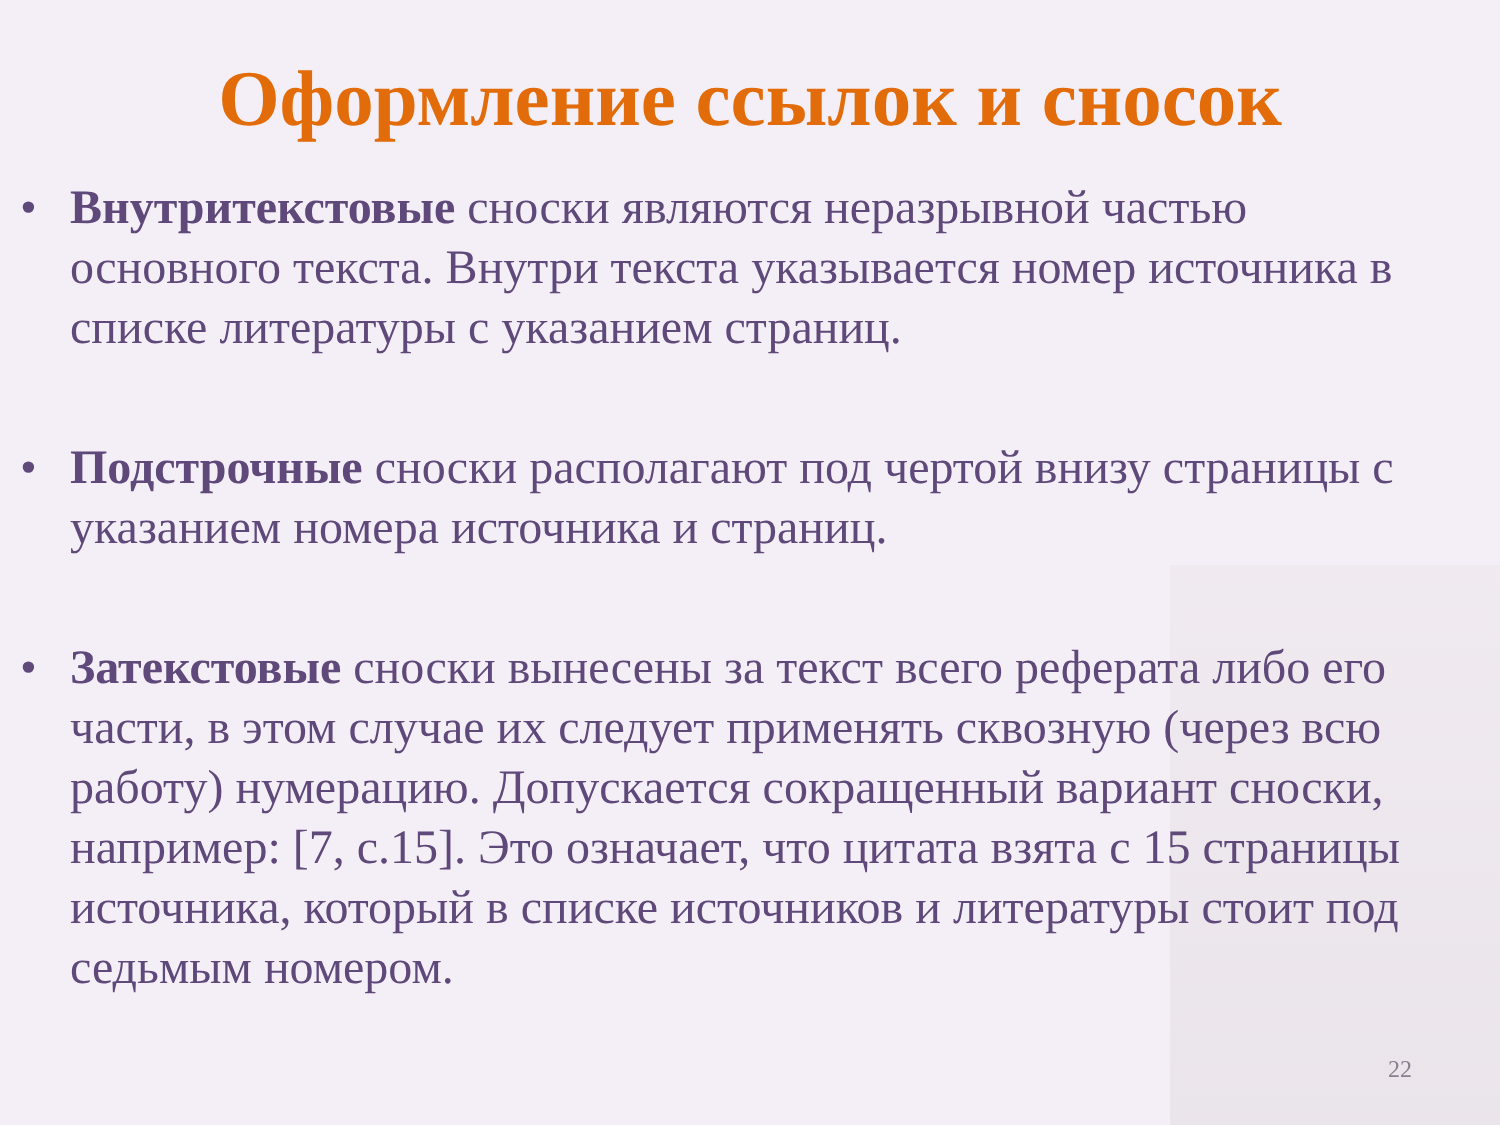Оформление ссылок и сносок
• Внутритекстовые сноски являются неразрывной частью основного текста. Внутри текста указывается номер источника в списке литературы с указанием страниц.
• Подстрочные сноски располагают под чертой внизу страницы с указанием номера источника и страниц.
• Затекстовые сноски вынесены за текст всего реферата либо его части, в этом случае их следует применять сквозную (через всю работу) нумерацию. Допускается сокращенный вариант сноски, например: [7, с.15]. Это означает, что цитата взята с 15 страницы источника, который в списке источников и литературы стоит под седьмым номером.
22